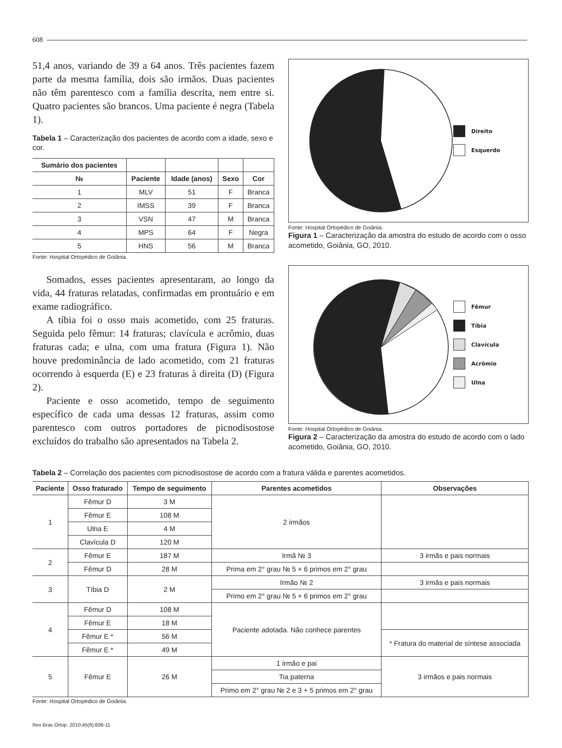608
51,4 anos, variando de 39 a 64 anos. Três pacientes fazem parte da mesma família, dois são irmãos. Duas pacientes não têm parentesco com a família descrita, nem entre si. Quatro pacientes são brancos. Uma paciente é negra (Tabela 1).
Tabela 1 – Caracterização dos pacientes de acordo com a idade, sexo e cor.
| Sumário dos pacientes | | | | |
| --- | --- | --- | --- | --- |
| № | Paciente | Idade (anos) | Sexo | Cor |
| 1 | MLV | 51 | F | Branca |
| 2 | IMSS | 39 | F | Branca |
| 3 | VSN | 47 | M | Branca |
| 4 | MPS | 64 | F | Negra |
| 5 | HNS | 56 | M | Branca |
Fonte: Hospital Ortopédico de Goiânia.
Somados, esses pacientes apresentaram, ao longo da vida, 44 fraturas relatadas, confirmadas em prontuário e em exame radiográfico.
A tíbia foi o osso mais acometido, com 25 fraturas. Seguida pelo fêmur: 14 fraturas; clavícula e acrômio, duas fraturas cada; e ulna, com uma fratura (Figura 1). Não houve predominância de lado acometido, com 21 fraturas ocorrendo à esquerda (E) e 23 fraturas à direita (D) (Figura 2).
Paciente e osso acometido, tempo de seguimento específico de cada uma dessas 12 fraturas, assim como parentesco com outros portadores de picnodisostose excluídos do trabalho são apresentados na Tabela 2.
Direito
Esquerdo
Fonte: Hospital Ortopédico de Goiânia.
Figura 1 – Caracterização da amostra do estudo de acordo com o osso acometido, Goiânia, GO, 2010.
Fêmur
Tíbia
Clavícula
Acrômio
Ulna
Fonte: Hospital Ortopédico de Goiânia.
Figura 2 – Caracterização da amostra do estudo de acordo com o lado acometido, Goiânia, GO, 2010.
Tabela 2 – Correlação dos pacientes com picnodisostose de acordo com a fratura válida e parentes acometidos.
| Paciente | Osso fraturado | Tempo de seguimento | Parentes acometidos | Observações |
| --- | --- | --- | --- | --- |
| 1 | Fêmur D | 3 M | 2 irmãos | |
| | Fêmur E | 108 M | | |
| | Ulna E | 4 M | | |
| | Clavícula D | 120 M | | |
| 2 | Fêmur E | 187 M | Irmã № 3 | 3 irmãs e pais normais |
| | Fêmur D | 28 M | Prima em 2° grau № 5 + 6 primos em 2° grau | |
| 3 | Tíbia D | 2 M | Irmão № 2 | 3 irmãs e pais normais |
| | | | Primo em 2° grau № 5 + 6 primos em 2° grau | |
| 4 | Fêmur D | 108 M | Paciente adotada. Não conhece parentes | |
| | Fêmur E | 18 M | | |
| | Fêmur E * | 56 M | | * Fratura do material de síntese associada |
| | Fêmur E * | 49 M | | |
| 5 | Fêmur E | 26 M | 1 irmão e pai | 3 irmãos e pais normais |
| | | | Tia paterna | |
| | | | Primo em 2° grau № 2 e 3 + 5 primos em 2° grau | |
Fonte: Hospital Ortopédico de Goiânia.
Rev Bras Ortop. 2010;45(6):606-11